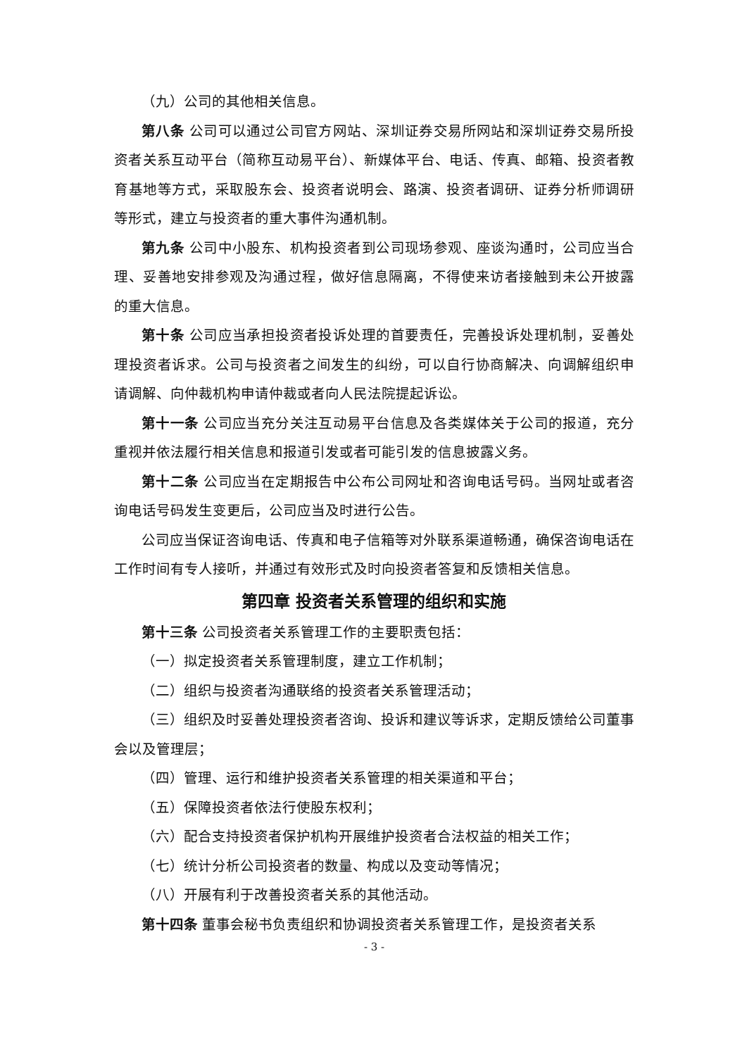（九）公司的其他相关信息。
第八条 公司可以通过公司官方网站、深圳证券交易所网站和深圳证券交易所投资者关系互动平台（简称互动易平台）、新媒体平台、电话、传真、邮箱、投资者教育基地等方式，采取股东会、投资者说明会、路演、投资者调研、证券分析师调研等形式，建立与投资者的重大事件沟通机制。
第九条 公司中小股东、机构投资者到公司现场参观、座谈沟通时，公司应当合理、妥善地安排参观及沟通过程，做好信息隔离，不得使来访者接触到未公开披露的重大信息。
第十条 公司应当承担投资者投诉处理的首要责任，完善投诉处理机制，妥善处理投资者诉求。公司与投资者之间发生的纠纷，可以自行协商解决、向调解组织申请调解、向仲裁机构申请仲裁或者向人民法院提起诉讼。
第十一条 公司应当充分关注互动易平台信息及各类媒体关于公司的报道，充分重视并依法履行相关信息和报道引发或者可能引发的信息披露义务。
第十二条 公司应当在定期报告中公布公司网址和咨询电话号码。当网址或者咨询电话号码发生变更后，公司应当及时进行公告。
公司应当保证咨询电话、传真和电子信箱等对外联系渠道畅通，确保咨询电话在工作时间有专人接听，并通过有效形式及时向投资者答复和反馈相关信息。
第四章 投资者关系管理的组织和实施
第十三条 公司投资者关系管理工作的主要职责包括：
（一）拟定投资者关系管理制度，建立工作机制；
（二）组织与投资者沟通联络的投资者关系管理活动；
（三）组织及时妥善处理投资者咨询、投诉和建议等诉求，定期反馈给公司董事会以及管理层；
（四）管理、运行和维护投资者关系管理的相关渠道和平台；
（五）保障投资者依法行使股东权利；
（六）配合支持投资者保护机构开展维护投资者合法权益的相关工作；
（七）统计分析公司投资者的数量、构成以及变动等情况；
（八）开展有利于改善投资者关系的其他活动。
第十四条 董事会秘书负责组织和协调投资者关系管理工作，是投资者关系
- 3 -